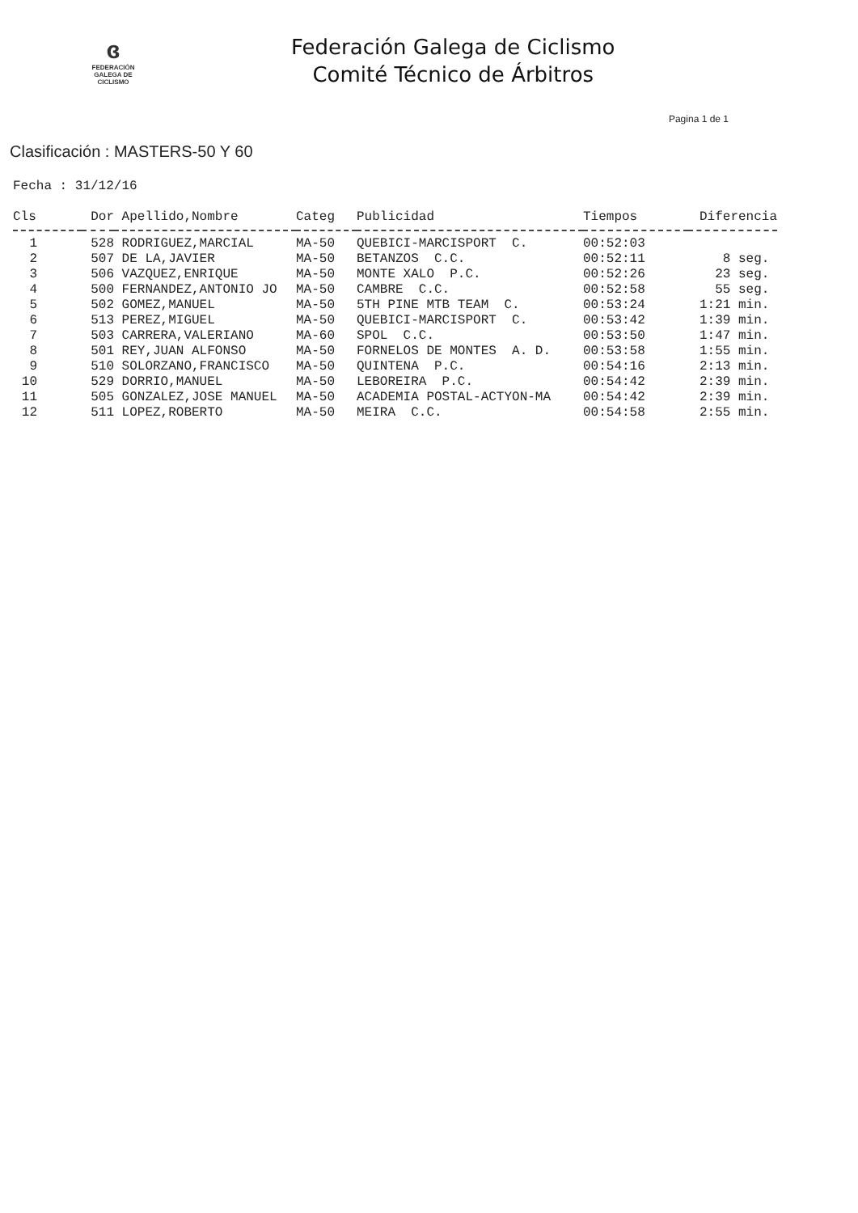ɞ
FEDERACIÓN
GALEGA DE
CICLISMO
Federación Galega de Ciclismo
Comité Técnico de Árbitros
Pagina 1 de 1
Clasificación : MASTERS-50 Y 60
Fecha : 31/12/16
| Cls | Dor | Apellido,Nombre | Categ | Publicidad | Tiempos | Diferencia |
| --- | --- | --- | --- | --- | --- | --- |
| 1 | 528 | RODRIGUEZ,MARCIAL | MA-50 | QUEBICI-MARCISPORT C. | 00:52:03 | |
| 2 | 507 | DE LA,JAVIER | MA-50 | BETANZOS C.C. | 00:52:11 | 8 seg. |
| 3 | 506 | VAZQUEZ,ENRIQUE | MA-50 | MONTE XALO P.C. | 00:52:26 | 23 seg. |
| 4 | 500 | FERNANDEZ,ANTONIO JO | MA-50 | CAMBRE C.C. | 00:52:58 | 55 seg. |
| 5 | 502 | GOMEZ,MANUEL | MA-50 | 5TH PINE MTB TEAM C. | 00:53:24 | 1:21 min. |
| 6 | 513 | PEREZ,MIGUEL | MA-50 | QUEBICI-MARCISPORT C. | 00:53:42 | 1:39 min. |
| 7 | 503 | CARRERA,VALERIANO | MA-60 | SPOL C.C. | 00:53:50 | 1:47 min. |
| 8 | 501 | REY,JUAN ALFONSO | MA-50 | FORNELOS DE MONTES A. D. | 00:53:58 | 1:55 min. |
| 9 | 510 | SOLORZANO,FRANCISCO | MA-50 | QUINTENA P.C. | 00:54:16 | 2:13 min. |
| 10 | 529 | DORRIO,MANUEL | MA-50 | LEBOREIRA P.C. | 00:54:42 | 2:39 min. |
| 11 | 505 | GONZALEZ,JOSE MANUEL | MA-50 | ACADEMIA POSTAL-ACTYON-MA | 00:54:42 | 2:39 min. |
| 12 | 511 | LOPEZ,ROBERTO | MA-50 | MEIRA C.C. | 00:54:58 | 2:55 min. |